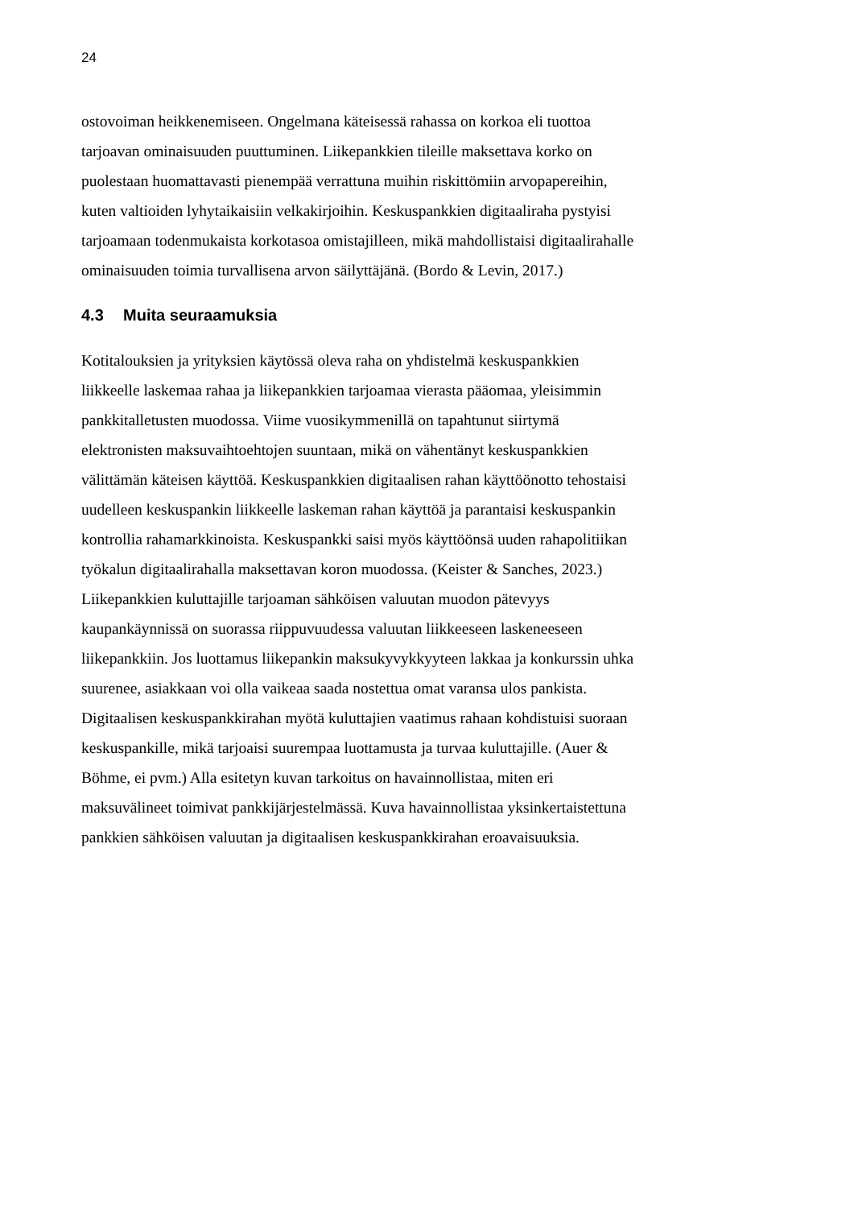24
ostovoiman heikkenemiseen. Ongelmana käteisessä rahassa on korkoa eli tuottoa
tarjoavan ominaisuuden puuttuminen. Liikepankkien tileille maksettava korko on
puolestaan huomattavasti pienempää verrattuna muihin riskittömiin arvopapereihin,
kuten valtioiden lyhytaikaisiin velkakirjoihin. Keskuspankkien digitaaliraha pystyisi
tarjoamaan todenmukaista korkotasoa omistajilleen, mikä mahdollistaisi digitaalirahalle
ominaisuuden toimia turvallisena arvon säilyttäjänä. (Bordo & Levin, 2017.)
4.3 Muita seuraamuksia
Kotitalouksien ja yrityksien käytössä oleva raha on yhdistelmä keskuspankkien
liikkeelle laskemaa rahaa ja liikepankkien tarjoamaa vierasta pääomaa, yleisimmin
pankkitalletusten muodossa. Viime vuosikymmenillä on tapahtunut siirtymä
elektronisten maksuvaihtoehtojen suuntaan, mikä on vähentänyt keskuspankkien
välittämän käteisen käyttöä. Keskuspankkien digitaalisen rahan käyttöönotto tehostaisi
uudelleen keskuspankin liikkeelle laskeman rahan käyttöä ja parantaisi keskuspankin
kontrollia rahamarkkinoista. Keskuspankki saisi myös käyttöönsä uuden rahapolitiikan
työkalun digitaalirahalla maksettavan koron muodossa. (Keister & Sanches, 2023.)
Liikepankkien kuluttajille tarjoaman sähköisen valuutan muodon pätevyys
kaupankäynnissä on suorassa riippuvuudessa valuutan liikkeeseen laskeneeseen
liikepankkiin. Jos luottamus liikepankin maksukyvykkyyteen lakkaa ja konkurssin uhka
suurenee, asiakkaan voi olla vaikeaa saada nostettua omat varansa ulos pankista.
Digitaalisen keskuspankkirahan myötä kuluttajien vaatimus rahaan kohdistuisi suoraan
keskuspankille, mikä tarjoaisi suurempaa luottamusta ja turvaa kuluttajille. (Auer &
Böhme, ei pvm.) Alla esitetyn kuvan tarkoitus on havainnollistaa, miten eri
maksuvälineet toimivat pankkijärjestelmässä. Kuva havainnollistaa yksinkertaistettuna
pankkien sähköisen valuutan ja digitaalisen keskuspankkirahan eroavaisuuksia.